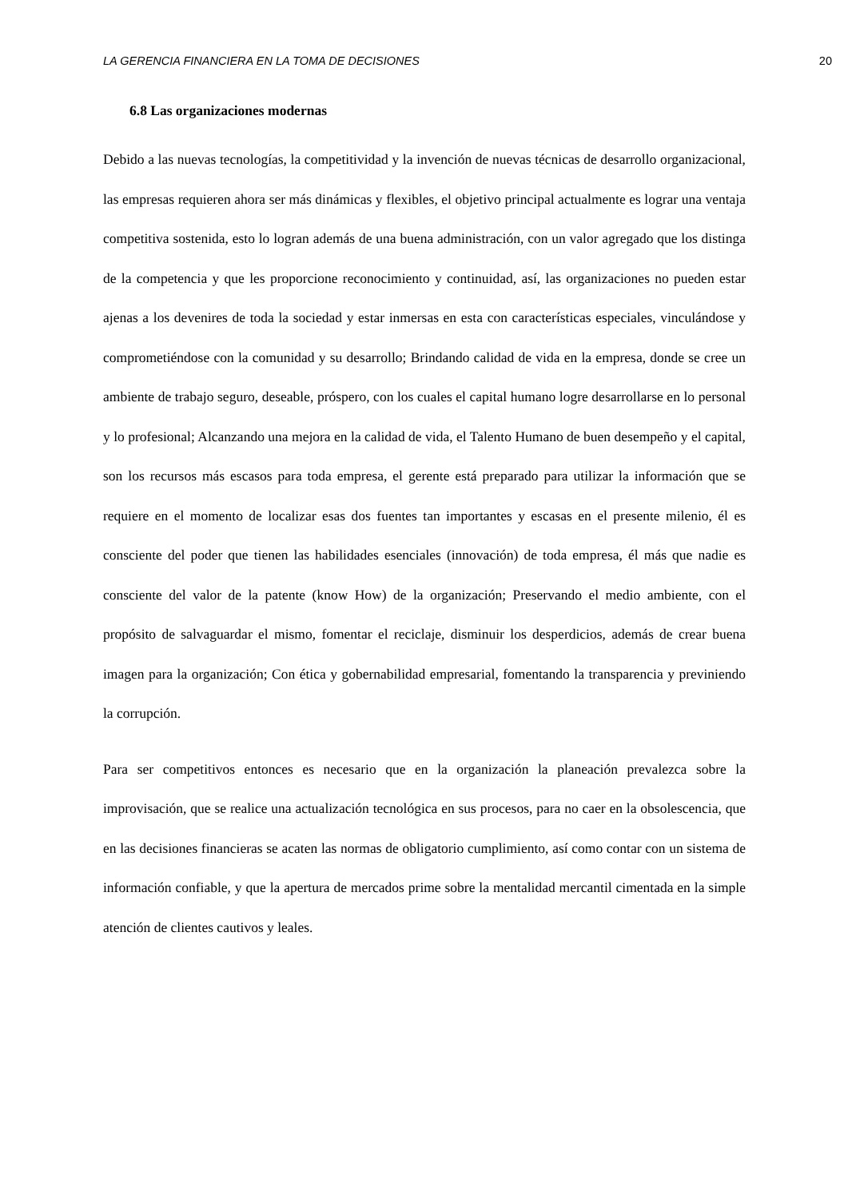LA GERENCIA FINANCIERA EN LA TOMA DE DECISIONES 20
6.8 Las organizaciones modernas
Debido a las nuevas tecnologías, la competitividad y la invención de nuevas técnicas de desarrollo organizacional, las empresas requieren ahora ser más dinámicas y flexibles, el objetivo principal actualmente es lograr una ventaja competitiva sostenida, esto lo logran además de una buena administración, con un valor agregado que los distinga de la competencia y que les proporcione reconocimiento y continuidad, así, las organizaciones no pueden estar ajenas a los devenires de toda la sociedad y estar inmersas en esta con características especiales, vinculándose y comprometiéndose con la comunidad y su desarrollo; Brindando calidad de vida en la empresa, donde se cree un ambiente de trabajo seguro, deseable, próspero, con los cuales el capital humano logre desarrollarse en lo personal y lo profesional; Alcanzando una mejora en la calidad de vida, el Talento Humano de buen desempeño y el capital, son los recursos más escasos para toda empresa, el gerente está preparado para utilizar la información que se requiere en el momento de localizar esas dos fuentes tan importantes y escasas en el presente milenio, él es consciente del poder que tienen las habilidades esenciales (innovación) de toda empresa, él más que nadie es consciente del valor de la patente (know How) de la organización; Preservando el medio ambiente, con el propósito de salvaguardar el mismo, fomentar el reciclaje, disminuir los desperdicios, además de crear buena imagen para la organización; Con ética y gobernabilidad empresarial, fomentando la transparencia y previniendo la corrupción.
Para ser competitivos entonces es necesario que en la organización la planeación prevalezca sobre la improvisación, que se realice una actualización tecnológica en sus procesos, para no caer en la obsolescencia, que en las decisiones financieras se acaten las normas de obligatorio cumplimiento, así como contar con un sistema de información confiable, y que la apertura de mercados prime sobre la mentalidad mercantil cimentada en la simple atención de clientes cautivos y leales.